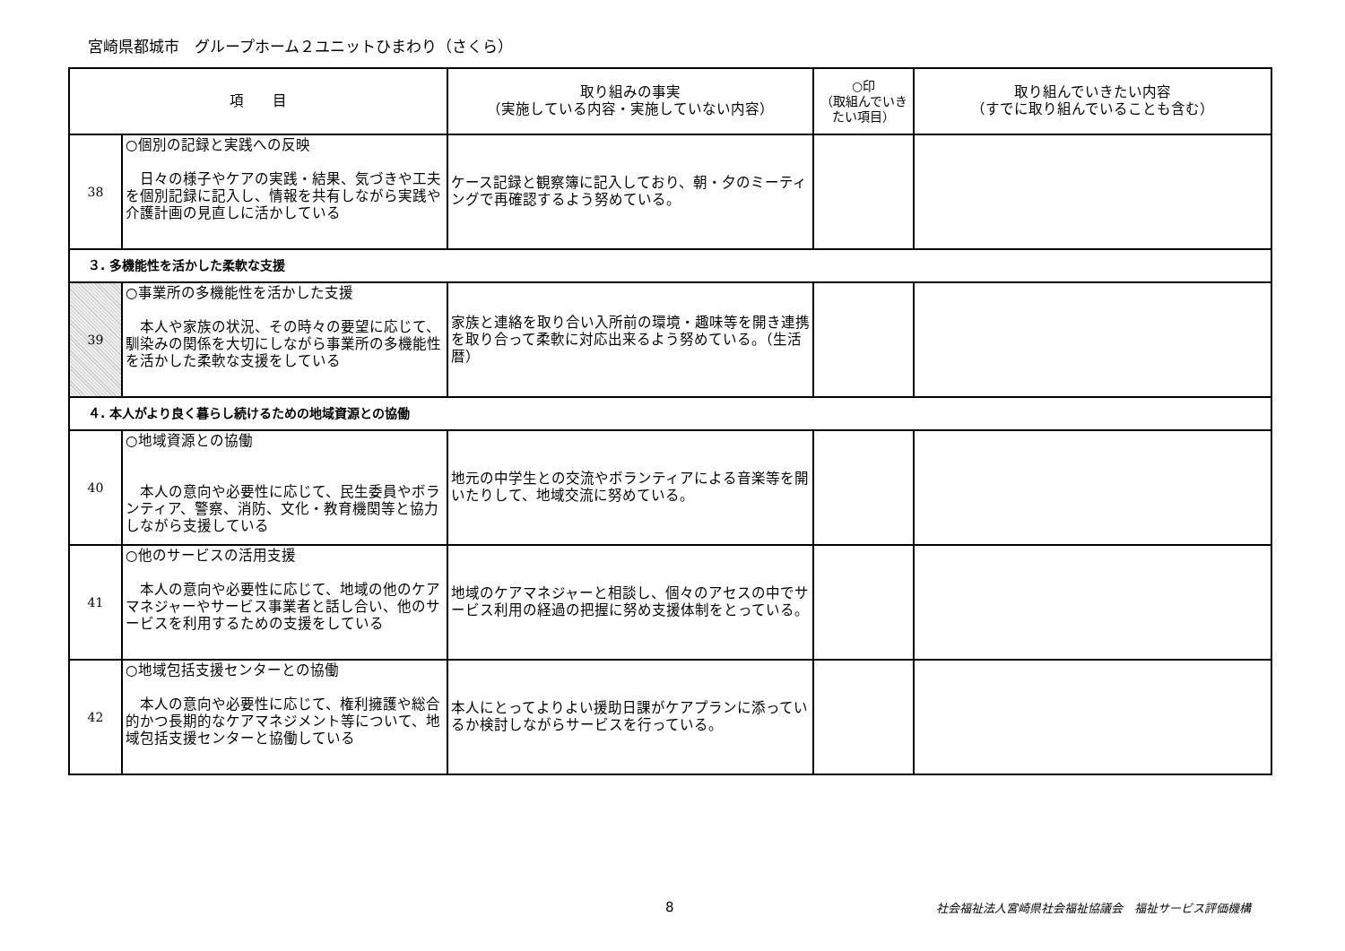宮崎県都城市　グループホーム２ユニットひまわり（さくら）
| 項 目 | | 取り組みの事実 （実施している内容・実施していない内容） | ○印 （取組んでいき たい項目） | 取り組んでいきたい内容 （すでに取り組んでいることも含む） |
| --- | --- | --- | --- | --- |
| 38 | ○個別の記録と実践への反映 日々の様子やケアの実践・結果、気づきや工夫を個別記録に記入し、情報を共有しながら実践や介護計画の見直しに活かしている | ケース記録と観察簿に記入しており、朝・夕のミーティングで再確認するよう努めている。 | | |
| ３. 多機能性を活かした柔軟な支援 | | | | |
| 39 | ○事業所の多機能性を活かした支援 本人や家族の状況、その時々の要望に応じて、馴染みの関係を大切にしながら事業所の多機能性を活かした柔軟な支援をしている | 家族と連絡を取り合い入所前の環境・趣味等を開き連携を取り合って柔軟に対応出来るよう努めている。（生活暦） | | |
| ４. 本人がより良く暮らし続けるための地域資源との協働 | | | | |
| 40 | ○地域資源との協働 本人の意向や必要性に応じて、民生委員やボランティア、警察、消防、文化・教育機関等と協力しながら支援している | 地元の中学生との交流やボランティアによる音楽等を開いたりして、地域交流に努めている。 | | |
| 41 | ○他のサービスの活用支援 本人の意向や必要性に応じて、地域の他のケアマネジャーやサービス事業者と話し合い、他のサービスを利用するための支援をしている | 地域のケアマネジャーと相談し、個々のアセスの中でサービス利用の経過の把握に努め支援体制をとっている。 | | |
| 42 | ○地域包括支援センターとの協働 本人の意向や必要性に応じて、権利擁護や総合的かつ長期的なケアマネジメント等について、地域包括支援センターと協働している | 本人にとってよりよい援助日課がケアプランに添っているか検討しながらサービスを行っている。 | | |
8 社会福祉法人宮崎県社会福祉協議会　福祉サービス評価機構